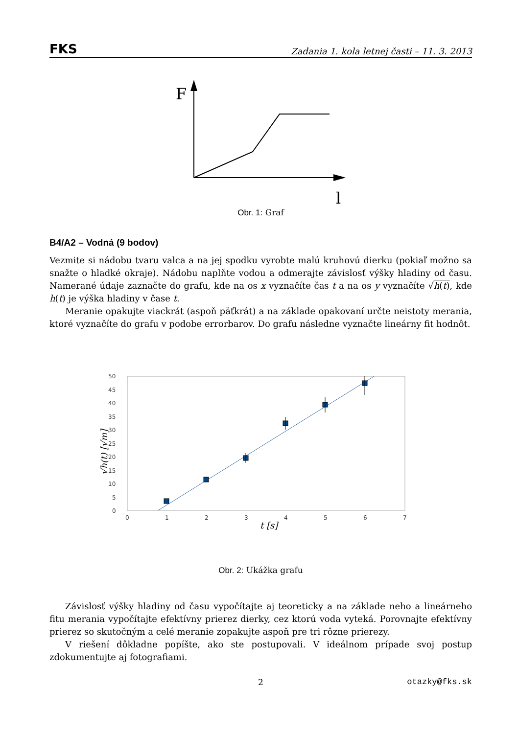FKS Zadania 1. kola letnej časti – 11. 3. 2013
F
l
Obr. 1: Graf
B4/A2 – Vodná (9 bodov)
Vezmite si nádobu tvaru valca a na jej spodku vyrobte malú kruhovú dierku (pokiaľ možno sa snažte o hladké okraje). Nádobu naplňte vodou a odmerajte závislosť výšky hladiny od času. Namerané údaje zaznačte do grafu, kde na os x vyznačíte čas t a na os y vyznačíte √h(t), kde h(t) je výška hladiny v čase t.
Meranie opakujte viackrát (aspoň päťkrát) a na základe opakovaní určte neistoty merania, ktoré vyznačíte do grafu v podobe errorbarov. Do grafu následne vyznačte lineárny fit hodnôt.
50
45
40
35
30
25
20
15
10
5
0
0
1
2
3
4
5
6
7
t [s]
√h(t) [√m]
Obr. 2: Ukážka grafu
Závislosť výšky hladiny od času vypočítajte aj teoreticky a na základe neho a lineárneho fitu merania vypočítajte efektívny prierez dierky, cez ktorú voda vyteká. Porovnajte efektívny prierez so skutočným a celé meranie zopakujte aspoň pre tri rôzne prierezy.
V riešení dôkladne popíšte, ako ste postupovali. V ideálnom prípade svoj postup zdokumentujte aj fotografiami.
2 otazky@fks.sk